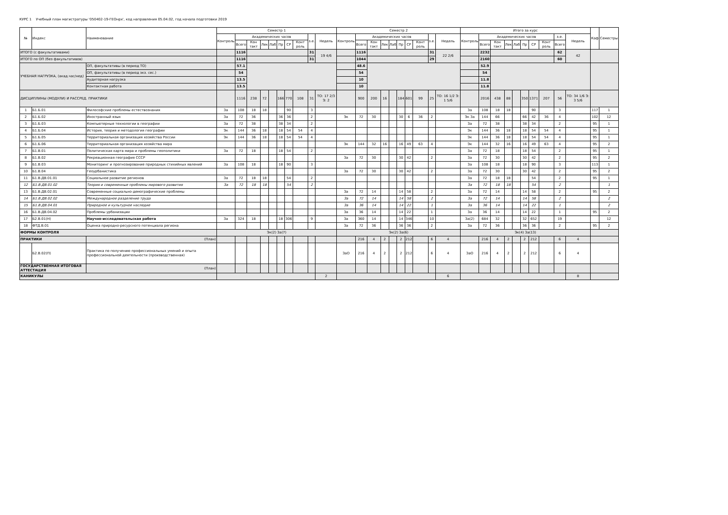КУРС 1 Учебный план магистратуры '050402-19-ГЕОнрх', код направления 05.04.02, год начала подготовки 2019
| № | Индекс | Наименование | Семестр 1 | | | | | | | | | | Семестр 2 | | | | | | | | | | Итого за курс | | | | | | | | | | Каф | Семестры |
| --- | --- | --- | --- | --- | --- | --- | --- | --- | --- | --- | --- | --- | --- | --- | --- | --- | --- | --- | --- | --- | --- | --- | --- | --- | --- | --- | --- | --- | --- | --- | --- | --- | --- | --- |
| | | | Контроль | Академических часов | | | | | | | з.е. | Недель | Контроль | Академических часов | | | | | | | з.е. | Недель | Контроль | Академических часов | | | | | | | з.е. | Недель | | |
| | | | | Всего | Кон такт | Лек | Лаб | Пр | СР | Конт роль | | | | Всего | Кон такт | Лек | Лаб | Пр | СР | Конт роль | | | | Всего | Кон такт | Лек | Лаб | Пр | СР | Конт роль | Всего | | | |
| ИТОГО (с факультативами) | | | | 1116 | | | | | | | 31 | 19 4/6 | | 1116 | | | | | | | 31 | 22 2/6 | | 2232 | | | | | | | 62 | 42 | | |
| ИТОГО по ОП (без факультативов) | | | | 1116 | | | | | | | 31 | | | 1044 | | | | | | | 29 | | | 2160 | | | | | | | 60 | | | |
| УЧЕБНАЯ НАГРУЗКА, (акад.час/нед) | | ОП, факультативы (в период ТО) | | 57.1 | | | | | | | | | | 48.6 | | | | | | | | | | 52.9 | | | | | | | | | | |
| | | ОП, факультативы (в период экз. сес.) | | 54 | | | | | | | | | | 54 | | | | | | | | | | 54 | | | | | | | | | | |
| | | Аудиторная нагрузка | | 13.5 | | | | | | | | | | 10 | | | | | | | | | | 11.8 | | | | | | | | | | |
| | | Контактная работа | | 13.5 | | | | | | | | | | 10 | | | | | | | | | | 11.8 | | | | | | | | | | |
| ДИСЦИПЛИНЫ (МОДУЛИ) И РАССРЕД. ПРАКТИКИ | | | | 1116 | 238 | 72 | | 166 | 770 | 108 | 31 | ТО: 17 2/3 Э: 2 | | 900 | 200 | 16 | | 184 | 601 | 99 | 25 | ТО: 16 1/2 Э: 1 5/6 | | 2016 | 438 | 88 | | 350 | 1371 | 207 | 56 | ТО: 34 1/6 Э: 3 5/6 | | |
| 1 | Б1.Б.01 | Философские проблемы естествознания | За | 108 | 18 | 18 | | | 90 | | 3 | | | | | | | | | | | | За | 108 | 18 | 18 | | | 90 | | 3 | | 117 | 1 |
| 2 | Б1.Б.02 | Иностранный язык | За | 72 | 36 | | | 36 | 36 | | 2 | | Эк | 72 | 30 | | | 30 | 6 | 36 | 2 | | Эк За | 144 | 66 | | | 66 | 42 | 36 | 4 | | 102 | 12 |
| 3 | Б1.Б.03 | Компьютерные технологии в географии | За | 72 | 38 | | | 38 | 34 | | 2 | | | | | | | | | | | | За | 72 | 38 | | | 38 | 34 | | 2 | | 95 | 1 |
| 4 | Б1.Б.04 | История, теория и методология географии | Эк | 144 | 36 | 18 | | 18 | 54 | 54 | 4 | | | | | | | | | | | | Эк | 144 | 36 | 18 | | 18 | 54 | 54 | 4 | | 95 | 1 |
| 5 | Б1.Б.05 | Территориальная организация хозяйства России | Эк | 144 | 36 | 18 | | 18 | 54 | 54 | 4 | | | | | | | | | | | | Эк | 144 | 36 | 18 | | 18 | 54 | 54 | 4 | | 95 | 1 |
| 6 | Б1.Б.06 | Территориальная организация хозяйства мира | | | | | | | | | | | Эк | 144 | 32 | 16 | | 16 | 49 | 63 | 4 | | Эк | 144 | 32 | 16 | | 16 | 49 | 63 | 4 | | 95 | 2 |
| 7 | Б1.В.01 | Политическая карта мира и проблемы геополитики | За | 72 | 18 | | | 18 | 54 | | 2 | | | | | | | | | | | | За | 72 | 18 | | | 18 | 54 | | 2 | | 95 | 1 |
| 8 | Б1.В.02 | Рекреационная география СССР | | | | | | | | | | | За | 72 | 30 | | | 30 | 42 | | 2 | | За | 72 | 30 | | | 30 | 42 | | 2 | | 95 | 2 |
| 9 | Б1.В.03 | Мониторинг и прогнозирование природных стихийных явлений | За | 108 | 18 | | | 18 | 90 | | 3 | | | | | | | | | | | | За | 108 | 18 | | | 18 | 90 | | 3 | | 113 | 1 |
| 10 | Б1.В.04 | Геоурбанистика | | | | | | | | | | | За | 72 | 30 | | | 30 | 42 | | 2 | | За | 72 | 30 | | | 30 | 42 | | 2 | | 95 | 2 |
| 11 | Б1.В.ДВ.01.01 | Социальное развитие регионов | За | 72 | 18 | 18 | | | 54 | | 2 | | | | | | | | | | | | За | 72 | 18 | 18 | | | 54 | | 2 | | 95 | 1 |
| 12 | Б1.В.ДВ.01.02 | Теория и современные проблемы мирового развития | За | 72 | 18 | 18 | | | 54 | | 2 | | | | | | | | | | | | За | 72 | 18 | 18 | | | 54 | | 2 | | | 1 |
| 13 | Б1.В.ДВ.02.01 | Современные социально-демографические проблемы | | | | | | | | | | | За | 72 | 14 | | | 14 | 58 | | 2 | | За | 72 | 14 | | | 14 | 58 | | 2 | | 95 | 2 |
| 14 | Б1.В.ДВ.02.02 | Международное разделение труда | | | | | | | | | | | За | 72 | 14 | | | 14 | 58 | | 2 | | За | 72 | 14 | | | 14 | 58 | | 2 | | | 2 |
| 15 | Б1.В.ДВ.04.01 | Природное и культурное наследие | | | | | | | | | | | За | 36 | 14 | | | 14 | 22 | | 1 | | За | 36 | 14 | | | 14 | 22 | | 1 | | | 2 |
| 16 | Б1.В.ДВ.04.02 | Проблемы урбанизации | | | | | | | | | | | За | 36 | 14 | | | 14 | 22 | | 1 | | За | 36 | 14 | | | 14 | 22 | | 1 | | 95 | 2 |
| 17 | Б2.В.01(Н) | Научно-исследовательская работа | За | 324 | 18 | | | 18 | 306 | | 9 | | За | 360 | 14 | | | 14 | 346 | | 10 | | За(2) | 684 | 32 | | | 32 | 652 | | 19 | | | 12 |
| 18 | ФТД.В.01 | Оценка природно-ресурсного потенциала региона | | | | | | | | | | | За | 72 | 36 | | | 36 | 36 | | 2 | | За | 72 | 36 | | | 36 | 36 | | 2 | | 95 | 2 |
| ФОРМЫ КОНТРОЛЯ | | | Эк(2) За(7) | | | | | | | | | | Эк(2) За(6) | | | | | | | | | | Эк(4) За(13) | | | | | | | | | | | |
| ПРАКТИКИ | | (План) | | | | | | | | | | | | 216 | 4 | 2 | | 2 | 212 | | 6 | 4 | | 216 | 4 | 2 | | 2 | 212 | | 6 | 4 | | |
| | Б2.В.02(П) | Практика по получению профессиональных умений и опыта профессиональной деятельности (производственная) | | | | | | | | | | | ЗаО | 216 | 4 | 2 | | 2 | 212 | | 6 | 4 | ЗаО | 216 | 4 | 2 | | 2 | 212 | | 6 | 4 | | |
| ГОСУДАРСТВЕННАЯ ИТОГОВАЯ АТТЕСТАЦИЯ | | (План) | | | | | | | | | | | | | | | | | | | | | | | | | | | | | | | | |
| КАНИКУЛЫ | | | | | | | | | | | | 2 | | | | | | | | | | 6 | | | | | | | | | | 8 | | |